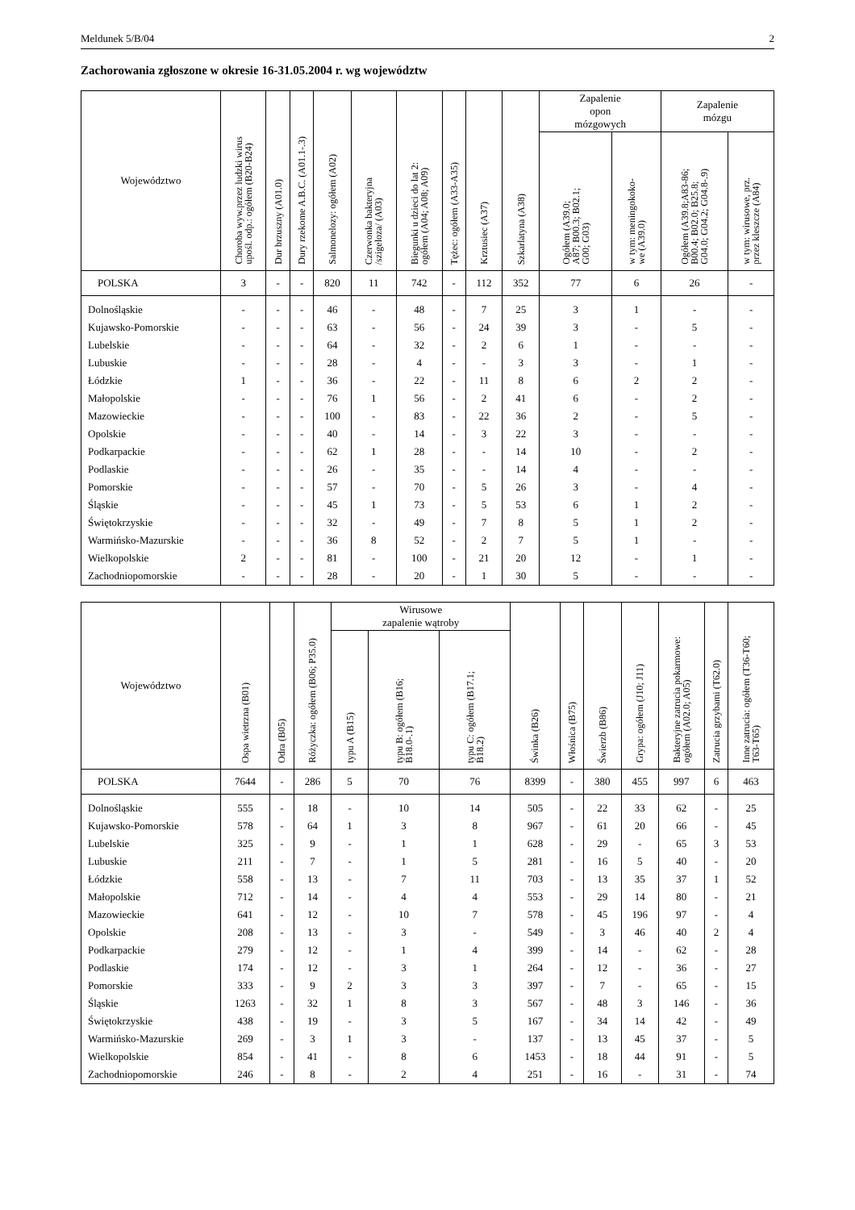Meldunek 5/B/04 2
Zachorowania zgłoszone w okresie 16-31.05.2004 r. wg województw
| Województwo | Choroba wyw.przez ludzki wirus upośl. odp.: ogółem (B20-B24) | Dur brzuszny (A01.0) | Dury rzekome A.B.C. (A01.1-.3) | Salmonelozy: ogółem (A02) | Czerwonka bakteryjna /szigeloza/ (A03) | Biegunki u dzieci do lat 2: ogółem (A04; A08; A09) | Tężec: ogółem (A33-A35) | Krztusiec (A37) | Szkarlatyna (A38) | Zapalenie opon mózgowych | | Zapalenie mózgu | |
| --- | --- | --- | --- | --- | --- | --- | --- | --- | --- | --- | --- | --- | --- |
| | | | | | | | | | | Ogółem (A39.0; A87; B00.3; B02.1; G00; G03) | w tym: meningokoko- we (A39.0) | Ogółem (A39.8;A83-86; B00.4; B02.0; B25.8; G04.0; G04.2; G04.8-.9) | w tym: wirusowe, prz. przez kleszcze (A84) |
| POLSKA | 3 | - | - | 820 | 11 | 742 | - | 112 | 352 | 77 | 6 | 26 | - |
| Dolnośląskie | - | - | - | 46 | - | 48 | - | 7 | 25 | 3 | 1 | - | - |
| Kujawsko-Pomorskie | - | - | - | 63 | - | 56 | - | 24 | 39 | 3 | - | 5 | - |
| Lubelskie | - | - | - | 64 | - | 32 | - | 2 | 6 | 1 | - | - | - |
| Lubuskie | - | - | - | 28 | - | 4 | - | - | 3 | 3 | - | 1 | - |
| Łódzkie | 1 | - | - | 36 | - | 22 | - | 11 | 8 | 6 | 2 | 2 | - |
| Małopolskie | - | - | - | 76 | 1 | 56 | - | 2 | 41 | 6 | - | 2 | - |
| Mazowieckie | - | - | - | 100 | - | 83 | - | 22 | 36 | 2 | - | 5 | - |
| Opolskie | - | - | - | 40 | - | 14 | - | 3 | 22 | 3 | - | - | - |
| Podkarpackie | - | - | - | 62 | 1 | 28 | - | - | 14 | 10 | - | 2 | - |
| Podlaskie | - | - | - | 26 | - | 35 | - | - | 14 | 4 | - | - | - |
| Pomorskie | - | - | - | 57 | - | 70 | - | 5 | 26 | 3 | - | 4 | - |
| Śląskie | - | - | - | 45 | 1 | 73 | - | 5 | 53 | 6 | 1 | 2 | - |
| Świętokrzyskie | - | - | - | 32 | - | 49 | - | 7 | 8 | 5 | 1 | 2 | - |
| Warmińsko-Mazurskie | - | - | - | 36 | 8 | 52 | - | 2 | 7 | 5 | 1 | - | - |
| Wielkopolskie | 2 | - | - | 81 | - | 100 | - | 21 | 20 | 12 | - | 1 | - |
| Zachodniopomorskie | - | - | - | 28 | - | 20 | - | 1 | 30 | 5 | - | - | - |
| Województwo | Ospa wietrzna (B01) | Odra (B05) | Różyczka: ogółem (B06; P35.0) | Wirusowe zapalenie wątroby | | | Świnka (B26) | Włośnica (B75) | Świerzb (B86) | Grypa: ogółem (J10; J11) | Bakteryjne zatrucia pokarmowe: ogółem (A02.0; A05) | Zatrucia grzybami (T62.0) | Inne zatrucia: ogółem (T36-T60; T63-T65) |
| --- | --- | --- | --- | --- | --- | --- | --- | --- | --- | --- | --- | --- | --- |
| | | | | typu A (B15) | typu B: ogółem (B16; B18.0-.1) | typu C: ogółem (B17.1; B18.2) | | | | | | | |
| POLSKA | 7644 | - | 286 | 5 | 70 | 76 | 8399 | - | 380 | 455 | 997 | 6 | 463 |
| Dolnośląskie | 555 | - | 18 | - | 10 | 14 | 505 | - | 22 | 33 | 62 | - | 25 |
| Kujawsko-Pomorskie | 578 | - | 64 | 1 | 3 | 8 | 967 | - | 61 | 20 | 66 | - | 45 |
| Lubelskie | 325 | - | 9 | - | 1 | 1 | 628 | - | 29 | - | 65 | 3 | 53 |
| Lubuskie | 211 | - | 7 | - | 1 | 5 | 281 | - | 16 | 5 | 40 | - | 20 |
| Łódzkie | 558 | - | 13 | - | 7 | 11 | 703 | - | 13 | 35 | 37 | 1 | 52 |
| Małopolskie | 712 | - | 14 | - | 4 | 4 | 553 | - | 29 | 14 | 80 | - | 21 |
| Mazowieckie | 641 | - | 12 | - | 10 | 7 | 578 | - | 45 | 196 | 97 | - | 4 |
| Opolskie | 208 | - | 13 | - | 3 | - | 549 | - | 3 | 46 | 40 | 2 | 4 |
| Podkarpackie | 279 | - | 12 | - | 1 | 4 | 399 | - | 14 | - | 62 | - | 28 |
| Podlaskie | 174 | - | 12 | - | 3 | 1 | 264 | - | 12 | - | 36 | - | 27 |
| Pomorskie | 333 | - | 9 | 2 | 3 | 3 | 397 | - | 7 | - | 65 | - | 15 |
| Śląskie | 1263 | - | 32 | 1 | 8 | 3 | 567 | - | 48 | 3 | 146 | - | 36 |
| Świętokrzyskie | 438 | - | 19 | - | 3 | 5 | 167 | - | 34 | 14 | 42 | - | 49 |
| Warmińsko-Mazurskie | 269 | - | 3 | 1 | 3 | - | 137 | - | 13 | 45 | 37 | - | 5 |
| Wielkopolskie | 854 | - | 41 | - | 8 | 6 | 1453 | - | 18 | 44 | 91 | - | 5 |
| Zachodniopomorskie | 246 | - | 8 | - | 2 | 4 | 251 | - | 16 | - | 31 | - | 74 |